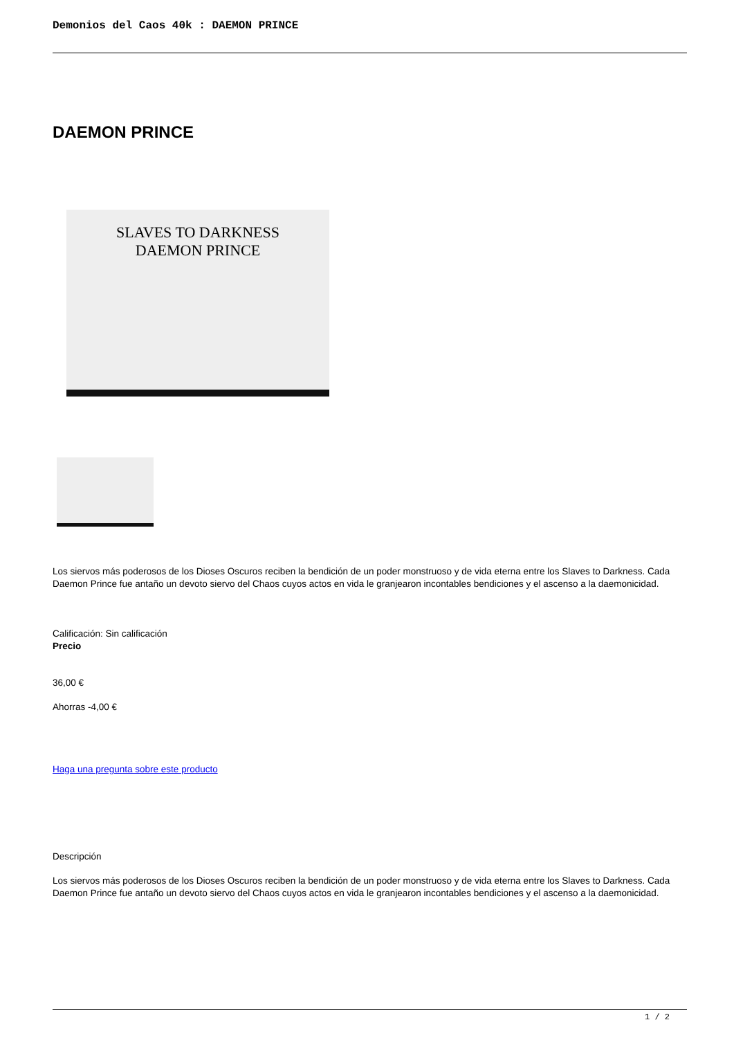Demonios del Caos 40k : DAEMON PRINCE
DAEMON PRINCE
SLAVES TO DARKNESS
DAEMON PRINCE
Los siervos más poderosos de los Dioses Oscuros reciben la bendición de un poder monstruoso y de vida eterna entre los Slaves to Darkness. Cada Daemon Prince fue antaño un devoto siervo del Chaos cuyos actos en vida le granjearon incontables bendiciones y el ascenso a la daemonicidad.
Calificación: Sin calificación
Precio
36,00 €
Ahorras -4,00 €
Haga una pregunta sobre este producto
Descripción
Los siervos más poderosos de los Dioses Oscuros reciben la bendición de un poder monstruoso y de vida eterna entre los Slaves to Darkness. Cada Daemon Prince fue antaño un devoto siervo del Chaos cuyos actos en vida le granjearon incontables bendiciones y el ascenso a la daemonicidad.
1 / 2